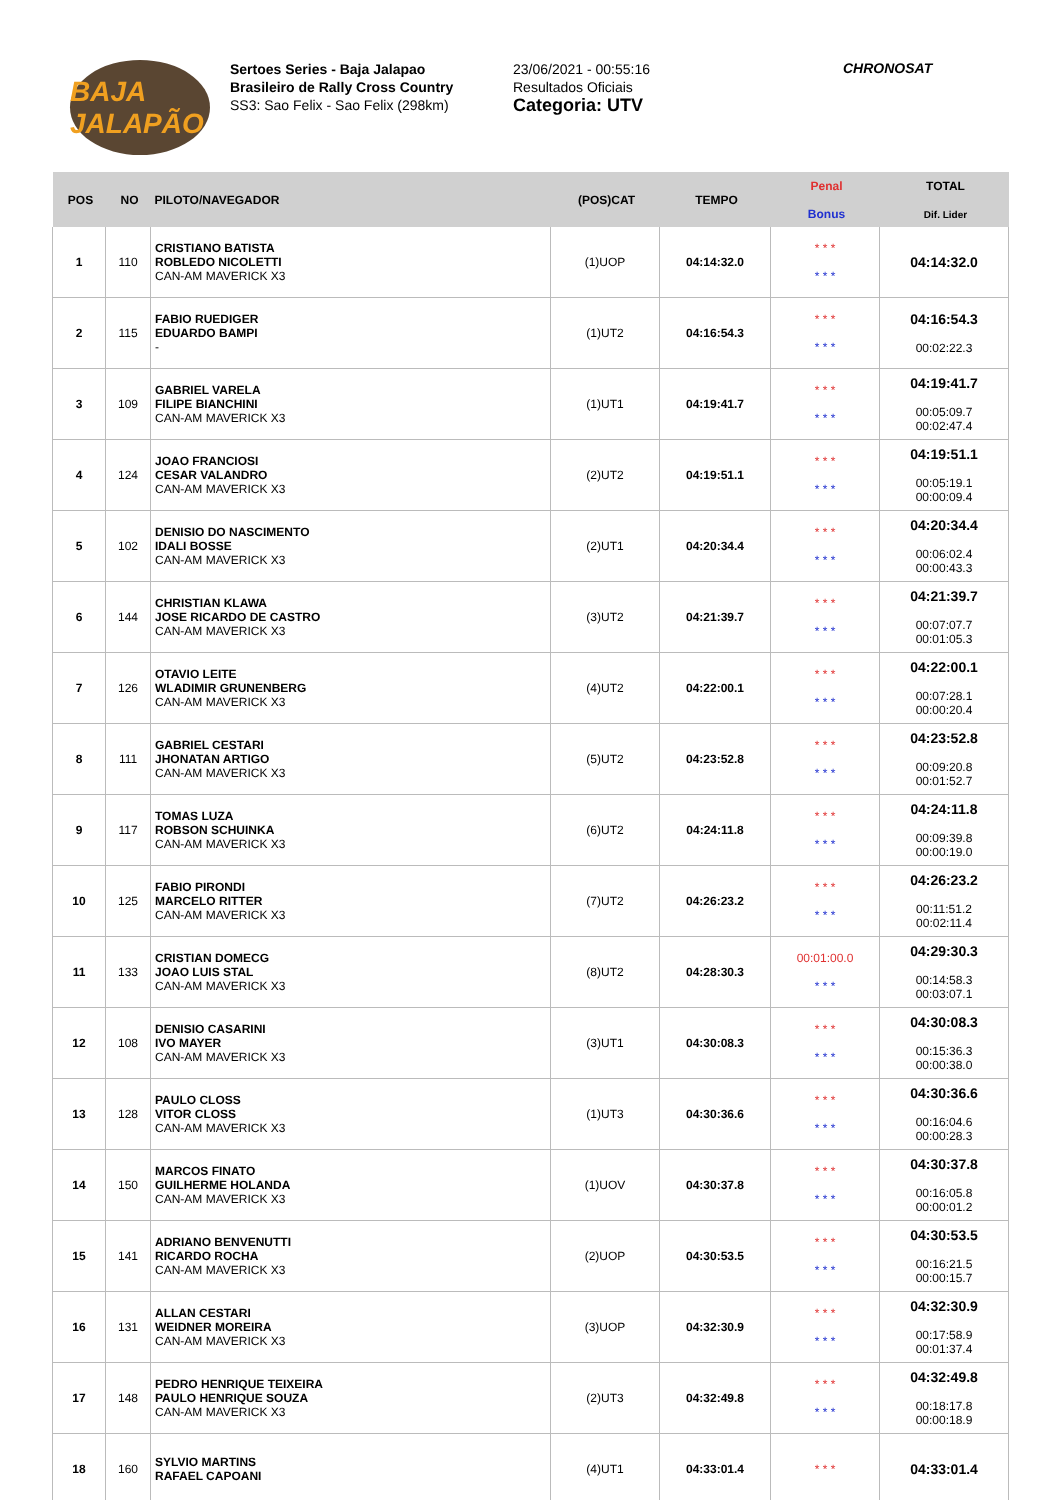BAJA JALAPÃO
Sertoes Series - Baja Jalapao
Brasileiro de Rally Cross Country
SS3: Sao Felix - Sao Felix (298km)
23/06/2021 - 00:55:16
Resultados Oficiais
Categoria: UTV
CHRONOSAT
| POS | NO | PILOTO/NAVEGADOR | (POS)CAT | TEMPO | Penal Bonus | TOTAL Dif. Lider |
| --- | --- | --- | --- | --- | --- | --- |
| 1 | 110 | CRISTIANO BATISTA ROBLEDO NICOLETTI CAN-AM MAVERICK X3 | (1)UOP | 04:14:32.0 | * * * * * * | 04:14:32.0 |
| 2 | 115 | FABIO RUEDIGER EDUARDO BAMPI - | (1)UT2 | 04:16:54.3 | * * * * * * | 04:16:54.3 00:02:22.3 |
| 3 | 109 | GABRIEL VARELA FILIPE BIANCHINI CAN-AM MAVERICK X3 | (1)UT1 | 04:19:41.7 | * * * * * * | 04:19:41.7 00:05:09.7 00:02:47.4 |
| 4 | 124 | JOAO FRANCIOSI CESAR VALANDRO CAN-AM MAVERICK X3 | (2)UT2 | 04:19:51.1 | * * * * * * | 04:19:51.1 00:05:19.1 00:00:09.4 |
| 5 | 102 | DENISIO DO NASCIMENTO IDALI BOSSE CAN-AM MAVERICK X3 | (2)UT1 | 04:20:34.4 | * * * * * * | 04:20:34.4 00:06:02.4 00:00:43.3 |
| 6 | 144 | CHRISTIAN KLAWA JOSE RICARDO DE CASTRO CAN-AM MAVERICK X3 | (3)UT2 | 04:21:39.7 | * * * * * * | 04:21:39.7 00:07:07.7 00:01:05.3 |
| 7 | 126 | OTAVIO LEITE WLADIMIR GRUNENBERG CAN-AM MAVERICK X3 | (4)UT2 | 04:22:00.1 | * * * * * * | 04:22:00.1 00:07:28.1 00:00:20.4 |
| 8 | 111 | GABRIEL CESTARI JHONATAN ARTIGO CAN-AM MAVERICK X3 | (5)UT2 | 04:23:52.8 | * * * * * * | 04:23:52.8 00:09:20.8 00:01:52.7 |
| 9 | 117 | TOMAS LUZA ROBSON SCHUINKA CAN-AM MAVERICK X3 | (6)UT2 | 04:24:11.8 | * * * * * * | 04:24:11.8 00:09:39.8 00:00:19.0 |
| 10 | 125 | FABIO PIRONDI MARCELO RITTER CAN-AM MAVERICK X3 | (7)UT2 | 04:26:23.2 | * * * * * * | 04:26:23.2 00:11:51.2 00:02:11.4 |
| 11 | 133 | CRISTIAN DOMECG JOAO LUIS STAL CAN-AM MAVERICK X3 | (8)UT2 | 04:28:30.3 | 00:01:00.0 * * * | 04:29:30.3 00:14:58.3 00:03:07.1 |
| 12 | 108 | DENISIO CASARINI IVO MAYER CAN-AM MAVERICK X3 | (3)UT1 | 04:30:08.3 | * * * * * * | 04:30:08.3 00:15:36.3 00:00:38.0 |
| 13 | 128 | PAULO CLOSS VITOR CLOSS CAN-AM MAVERICK X3 | (1)UT3 | 04:30:36.6 | * * * * * * | 04:30:36.6 00:16:04.6 00:00:28.3 |
| 14 | 150 | MARCOS FINATO GUILHERME HOLANDA CAN-AM MAVERICK X3 | (1)UOV | 04:30:37.8 | * * * * * * | 04:30:37.8 00:16:05.8 00:00:01.2 |
| 15 | 141 | ADRIANO BENVENUTTI RICARDO ROCHA CAN-AM MAVERICK X3 | (2)UOP | 04:30:53.5 | * * * * * * | 04:30:53.5 00:16:21.5 00:00:15.7 |
| 16 | 131 | ALLAN CESTARI WEIDNER MOREIRA CAN-AM MAVERICK X3 | (3)UOP | 04:32:30.9 | * * * * * * | 04:32:30.9 00:17:58.9 00:01:37.4 |
| 17 | 148 | PEDRO HENRIQUE TEIXEIRA PAULO HENRIQUE SOUZA CAN-AM MAVERICK X3 | (2)UT3 | 04:32:49.8 | * * * * * * | 04:32:49.8 00:18:17.8 00:00:18.9 |
| 18 | 160 | SYLVIO MARTINS RAFAEL CAPOANI | (4)UT1 | 04:33:01.4 | * * * | 04:33:01.4 |